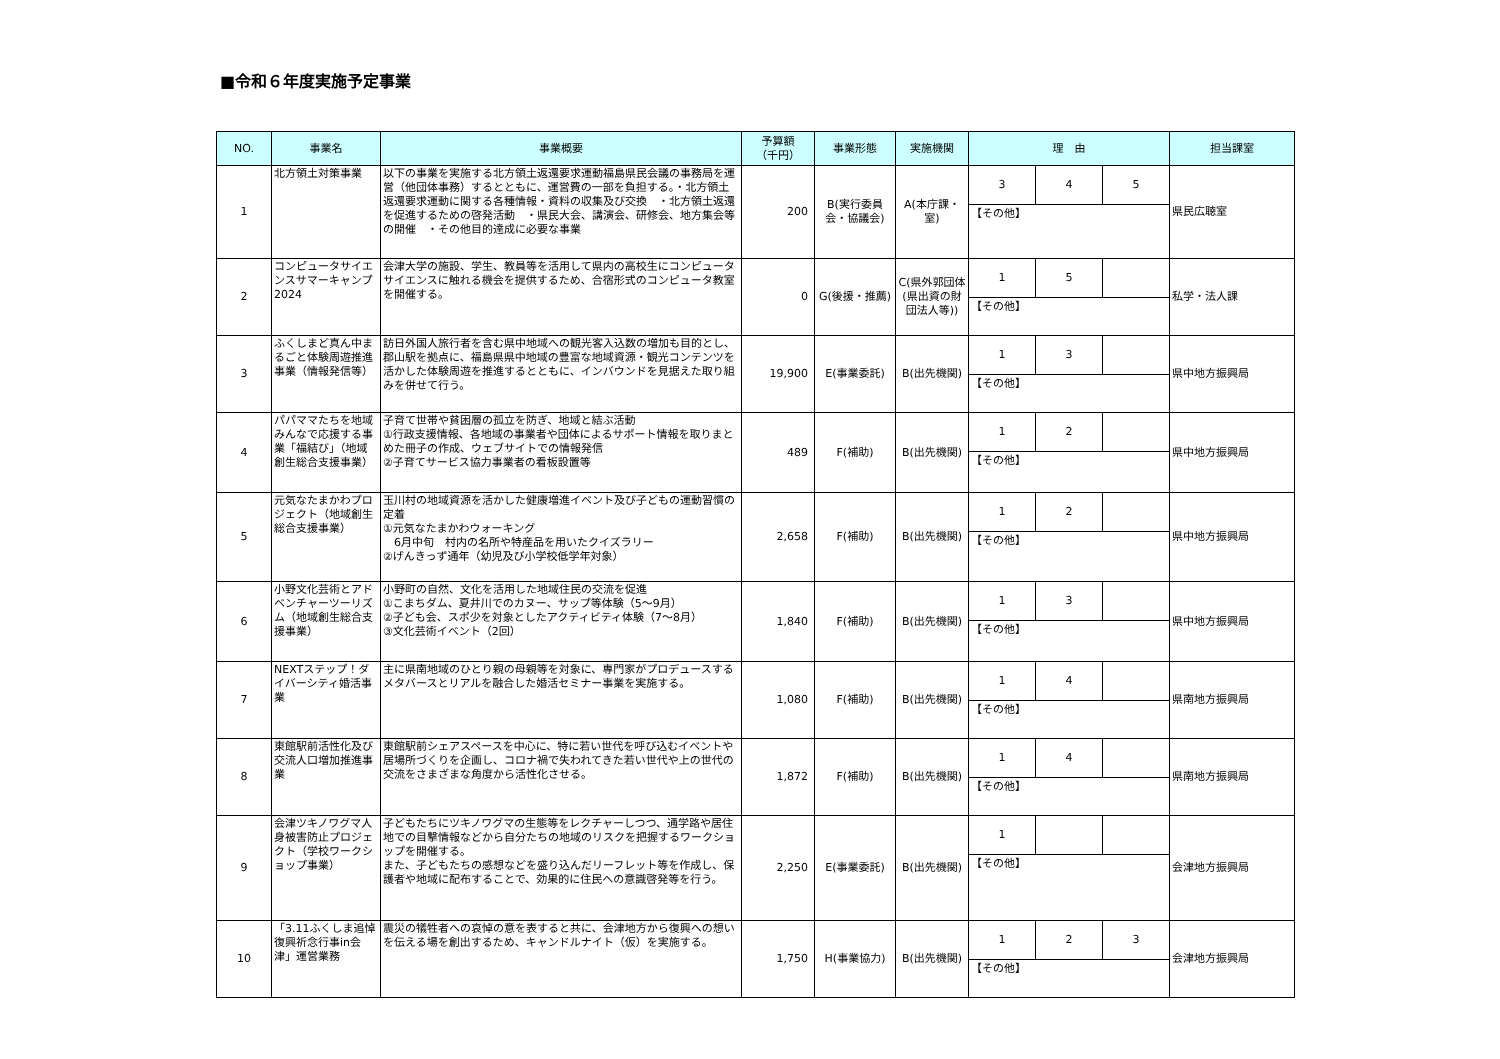■令和６年度実施予定事業
| NO. | 事業名 | 事業概要 | 予算額 （千円） | 事業形態 | 実施機関 | 理 由 | 担当課室 |
| --- | --- | --- | --- | --- | --- | --- | --- |
| 1 | 北方領土対策事業 | 以下の事業を実施する北方領土返還要求運動福島県民会議の事務局を運営（他団体事務）するとともに、運営費の一部を負担する。・北方領土返還要求運動に関する各種情報・資料の収集及び交換 ・北方領土返還を促進するための啓発活動 ・県民大会、講演会、研修会、地方集会等の開催 ・その他目的達成に必要な事業 | 200 | B(実行委員会・協議会) | A(本庁課・室) | / 3 / 4 / 5 / 【その他】 | 県民広聴室 |
| 2 | コンピュータサイエンスサマーキャンプ2024 | 会津大学の施設、学生、教員等を活用して県内の高校生にコンピュータサイエンスに触れる機会を提供するため、合宿形式のコンピュータ教室を開催する。 | 0 | G(後援・推薦) | C(県外郭団体(県出資の財団法人等)) | / 1 / 5 / / 【その他】 | 私学・法人課 |
| 3 | ふくしまど真ん中まるごと体験周遊推進事業（情報発信等） | 訪日外国人旅行者を含む県中地域への観光客入込数の増加も目的とし、郡山駅を拠点に、福島県県中地域の豊富な地域資源・観光コンテンツを活かした体験周遊を推進するとともに、インバウンドを見据えた取り組みを併せて行う。 | 19,900 | E(事業委託) | B(出先機関) | / 1 / 3 / / 【その他】 | 県中地方振興局 |
| 4 | パパママたちを地域みんなで応援する事業「福結び」（地域創生総合支援事業） | 子育て世帯や貧困層の孤立を防ぎ、地域と結ぶ活動 ①行政支援情報、各地域の事業者や団体によるサポート情報を取りまとめた冊子の作成、ウェブサイトでの情報発信 ②子育てサービス協力事業者の看板設置等 | 489 | F(補助) | B(出先機関) | / 1 / 2 / / 【その他】 | 県中地方振興局 |
| 5 | 元気なたまかわプロジェクト（地域創生総合支援事業） | 玉川村の地域資源を活かした健康増進イベント及び子どもの運動習慣の定着 ①元気なたまかわウォーキング 6月中旬 村内の名所や特産品を用いたクイズラリー ②げんきっず通年（幼児及び小学校低学年対象） | 2,658 | F(補助) | B(出先機関) | / 1 / 2 / / 【その他】 | 県中地方振興局 |
| 6 | 小野文化芸術とアドベンチャーツーリズム（地域創生総合支援事業） | 小野町の自然、文化を活用した地域住民の交流を促進 ①こまちダム、夏井川でのカヌー、サップ等体験（5～9月） ②子ども会、スポ少を対象としたアクティビティ体験（7～8月） ③文化芸術イベント（2回） | 1,840 | F(補助) | B(出先機関) | / 1 / 3 / / 【その他】 | 県中地方振興局 |
| 7 | NEXTステップ！ダイバーシティ婚活事業 | 主に県南地域のひとり親の母親等を対象に、専門家がプロデュースするメタバースとリアルを融合した婚活セミナー事業を実施する。 | 1,080 | F(補助) | B(出先機関) | / 1 / 4 / / 【その他】 | 県南地方振興局 |
| 8 | 東館駅前活性化及び交流人口増加推進事業 | 東館駅前シェアスペースを中心に、特に若い世代を呼び込むイベントや居場所づくりを企画し、コロナ禍で失われてきた若い世代や上の世代の交流をさまざまな角度から活性化させる。 | 1,872 | F(補助) | B(出先機関) | / 1 / 4 / / 【その他】 | 県南地方振興局 |
| 9 | 会津ツキノワグマ人身被害防止プロジェクト（学校ワークショップ事業） | 子どもたちにツキノワグマの生態等をレクチャーしつつ、通学路や居住地での目撃情報などから自分たちの地域のリスクを把握するワークショップを開催する。 また、子どもたちの感想などを盛り込んだリーフレット等を作成し、保護者や地域に配布することで、効果的に住民への意識啓発等を行う。 | 2,250 | E(事業委託) | B(出先機関) | / 1 / / / 【その他】 | 会津地方振興局 |
| 10 | 「3.11ふくしま追悼復興祈念行事in会津」運営業務 | 震災の犠牲者への哀悼の意を表すると共に、会津地方から復興への想いを伝える場を創出するため、キャンドルナイト（仮）を実施する。 | 1,750 | H(事業協力) | B(出先機関) | / 1 / 2 / 3 / 【その他】 | 会津地方振興局 |